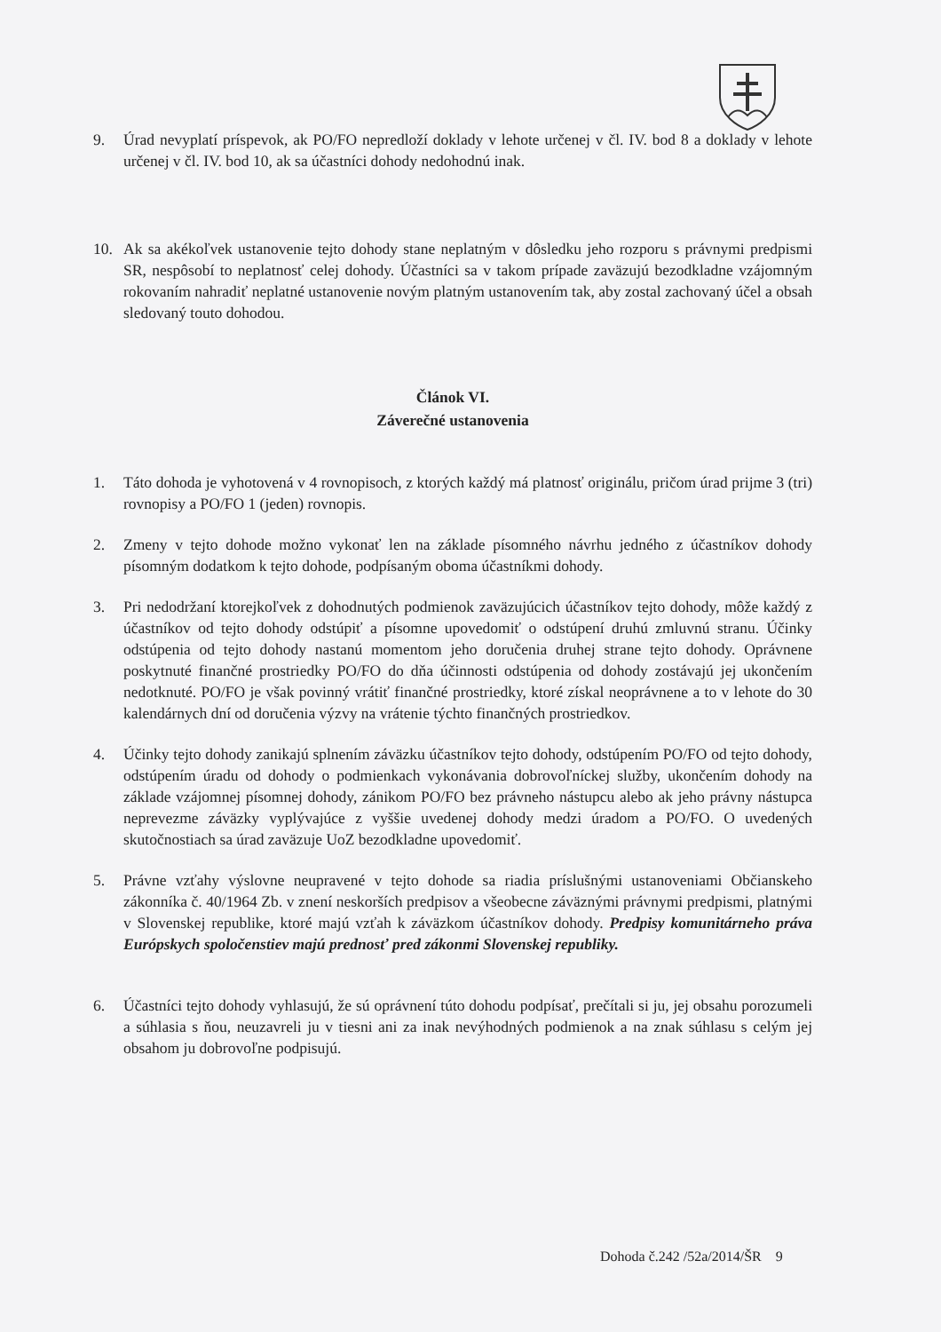9. Úrad nevyplatí príspevok, ak PO/FO nepredloží doklady v lehote určenej v čl. IV. bod 8 a doklady v lehote určenej v čl. IV. bod 10, ak sa účastníci dohody nedohodnú inak.
10. Ak sa akékoľvek ustanovenie tejto dohody stane neplatným v dôsledku jeho rozporu s právnymi predpismi SR, nespôsobí to neplatnosť celej dohody. Účastníci sa v takom prípade zaväzujú bezodkladne vzájomným rokovaním nahradiť neplatné ustanovenie novým platným ustanovením tak, aby zostal zachovaný účel a obsah sledovaný touto dohodou.
Článok VI.
Záverečné ustanovenia
1. Táto dohoda je vyhotovená v 4 rovnopisoch, z ktorých každý má platnosť originálu, pričom úrad prijme 3 (tri) rovnopisy a PO/FO 1 (jeden) rovnopis.
2. Zmeny v tejto dohode možno vykonať len na základe písomného návrhu jedného z účastníkov dohody písomným dodatkom k tejto dohode, podpísaným oboma účastníkmi dohody.
3. Pri nedodržaní ktorejkoľvek z dohodnutých podmienok zaväzujúcich účastníkov tejto dohody, môže každý z účastníkov od tejto dohody odstúpiť a písomne upovedomiť o odstúpení druhú zmluvnú stranu. Účinky odstúpenia od tejto dohody nastanú momentom jeho doručenia druhej strane tejto dohody. Oprávnene poskytnuté finančné prostriedky PO/FO do dňa účinnosti odstúpenia od dohody zostávajú jej ukončením nedotknuté. PO/FO je však povinný vrátiť finančné prostriedky, ktoré získal neoprávnene a to v lehote do 30 kalendárnych dní od doručenia výzvy na vrátenie týchto finančných prostriedkov.
4. Účinky tejto dohody zanikajú splnením záväzku účastníkov tejto dohody, odstúpením PO/FO od tejto dohody, odstúpením úradu od dohody o podmienkach vykonávania dobrovoľníckej služby, ukončením dohody na základe vzájomnej písomnej dohody, zánikom PO/FO bez právneho nástupcu alebo ak jeho právny nástupca neprevezme záväzky vyplývajúce z vyššie uvedenej dohody medzi úradom a PO/FO. O uvedených skutočnostiach sa úrad zaväzuje UoZ bezodkladne upovedomiť.
5. Právne vzťahy výslovne neupravené v tejto dohode sa riadia príslušnými ustanoveniami Občianskeho zákonníka č. 40/1964 Zb. v znení neskorších predpisov a všeobecne záväznými právnymi predpismi, platnými v Slovenskej republike, ktoré majú vzťah k záväzkom účastníkov dohody. Predpisy komunitárneho práva Európskych spoločenstiev majú prednosť pred zákonmi Slovenskej republiky.
6. Účastníci tejto dohody vyhlasujú, že sú oprávnení túto dohodu podpísať, prečítali si ju, jej obsahu porozumeli a súhlasia s ňou, neuzavreli ju v tiesni ani za inak nevýhodných podmienok a na znak súhlasu s celým jej obsahom ju dobrovoľne podpisujú.
Dohoda č.242 /52a/2014/ŠR 9